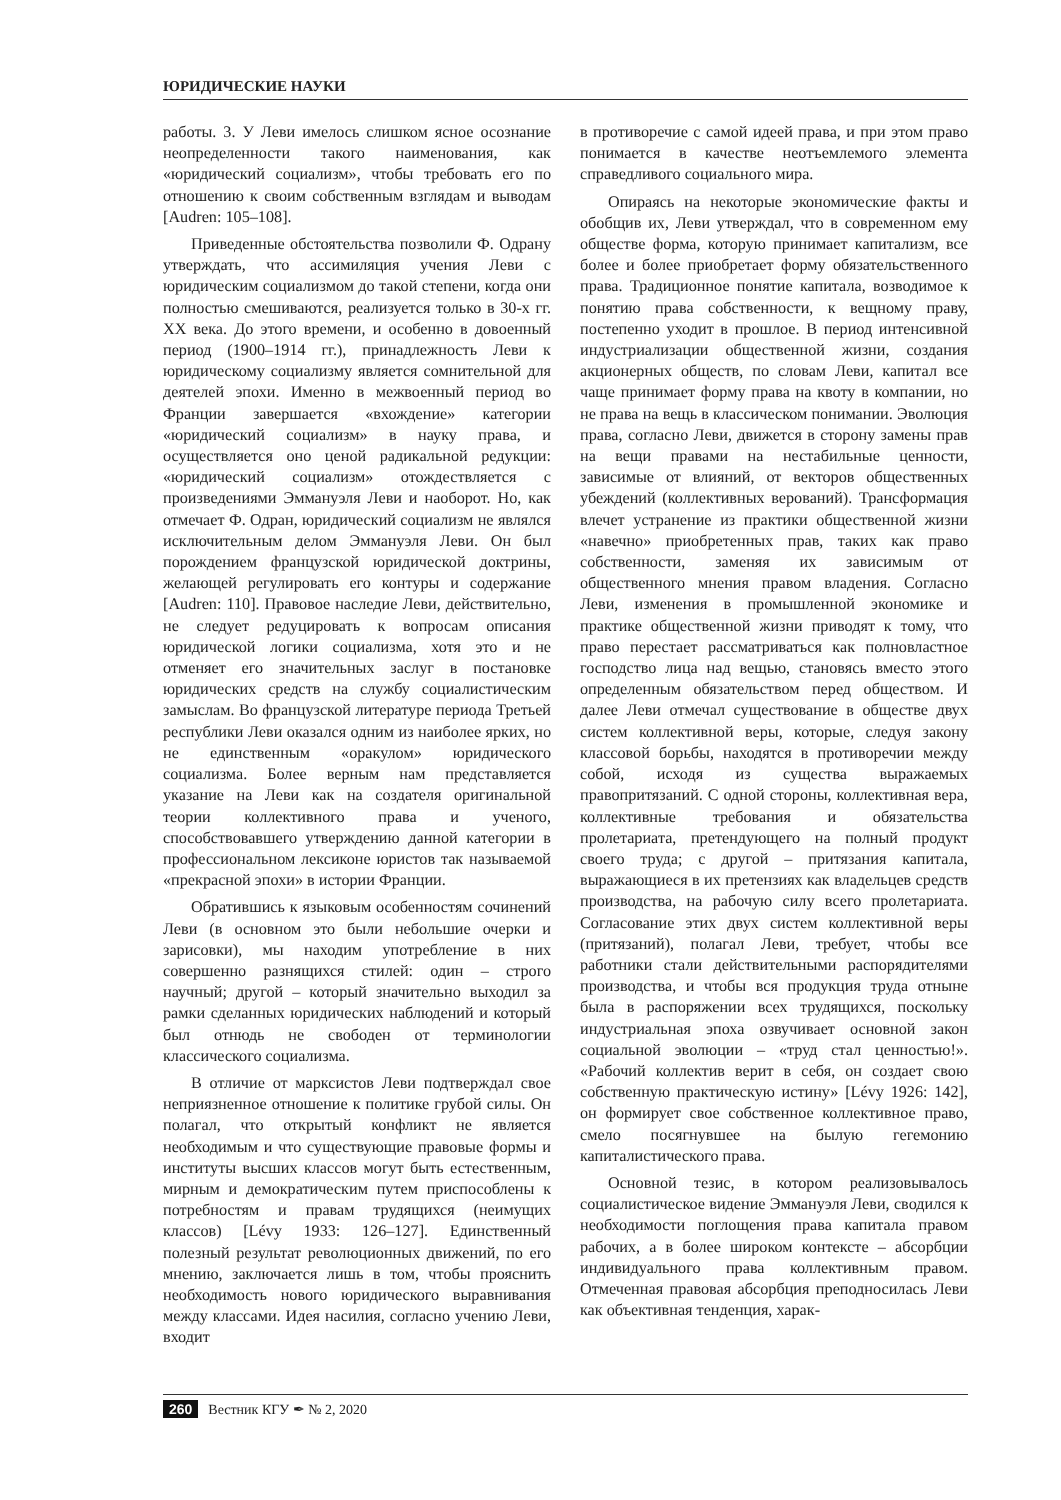ЮРИДИЧЕСКИЕ НАУКИ
работы. 3. У Леви имелось слишком ясное осознание неопределенности такого наименования, как «юридический социализм», чтобы требовать его по отношению к своим собственным взглядам и выводам [Audren: 105–108].
Приведенные обстоятельства позволили Ф. Одрану утверждать, что ассимиляция учения Леви с юридическим социализмом до такой степени, когда они полностью смешиваются, реализуется только в 30-х гг. XX века. До этого времени, и особенно в довоенный период (1900–1914 гг.), принадлежность Леви к юридическому социализму является сомнительной для деятелей эпохи. Именно в межвоенный период во Франции завершается «вхождение» категории «юридический социализм» в науку права, и осуществляется оно ценой радикальной редукции: «юридический социализм» отождествляется с произведениями Эммануэля Леви и наоборот. Но, как отмечает Ф. Одран, юридический социализм не являлся исключительным делом Эммануэля Леви. Он был порождением французской юридической доктрины, желающей регулировать его контуры и содержание [Audren: 110]. Правовое наследие Леви, действительно, не следует редуцировать к вопросам описания юридической логики социализма, хотя это и не отменяет его значительных заслуг в постановке юридических средств на службу социалистическим замыслам. Во французской литературе периода Третьей республики Леви оказался одним из наиболее ярких, но не единственным «оракулом» юридического социализма. Более верным нам представляется указание на Леви как на создателя оригинальной теории коллективного права и ученого, способствовавшего утверждению данной категории в профессиональном лексиконе юристов так называемой «прекрасной эпохи» в истории Франции.
Обратившись к языковым особенностям сочинений Леви (в основном это были небольшие очерки и зарисовки), мы находим употребление в них совершенно разнящихся стилей: один – строго научный; другой – который значительно выходил за рамки сделанных юридических наблюдений и который был отнюдь не свободен от терминологии классического социализма.
В отличие от марксистов Леви подтверждал свое неприязненное отношение к политике грубой силы. Он полагал, что открытый конфликт не является необходимым и что существующие правовые формы и институты высших классов могут быть естественным, мирным и демократическим путем приспособлены к потребностям и правам трудящихся (неимущих классов) [Lévy 1933: 126–127]. Единственный полезный результат революционных движений, по его мнению, заключается лишь в том, чтобы прояснить необходимость нового юридического выравнивания между классами. Идея насилия, согласно учению Леви, входит
в противоречие с самой идеей права, и при этом право понимается в качестве неотъемлемого элемента справедливого социального мира.
Опираясь на некоторые экономические факты и обобщив их, Леви утверждал, что в современном ему обществе форма, которую принимает капитализм, все более и более приобретает форму обязательственного права. Традиционное понятие капитала, возводимое к понятию права собственности, к вещному праву, постепенно уходит в прошлое. В период интенсивной индустриализации общественной жизни, создания акционерных обществ, по словам Леви, капитал все чаще принимает форму права на квоту в компании, но не права на вещь в классическом понимании. Эволюция права, согласно Леви, движется в сторону замены прав на вещи правами на нестабильные ценности, зависимые от влияний, от векторов общественных убеждений (коллективных верований). Трансформация влечет устранение из практики общественной жизни «навечно» приобретенных прав, таких как право собственности, заменяя их зависимым от общественного мнения правом владения. Согласно Леви, изменения в промышленной экономике и практике общественной жизни приводят к тому, что право перестает рассматриваться как полновластное господство лица над вещью, становясь вместо этого определенным обязательством перед обществом. И далее Леви отмечал существование в обществе двух систем коллективной веры, которые, следуя закону классовой борьбы, находятся в противоречии между собой, исходя из существа выражаемых правопритязаний. С одной стороны, коллективная вера, коллективные требования и обязательства пролетариата, претендующего на полный продукт своего труда; с другой – притязания капитала, выражающиеся в их претензиях как владельцев средств производства, на рабочую силу всего пролетариата. Согласование этих двух систем коллективной веры (притязаний), полагал Леви, требует, чтобы все работники стали действительными распорядителями производства, и чтобы вся продукция труда отныне была в распоряжении всех трудящихся, поскольку индустриальная эпоха озвучивает основной закон социальной эволюции – «труд стал ценностью!». «Рабочий коллектив верит в себя, он создает свою собственную практическую истину» [Lévy 1926: 142], он формирует свое собственное коллективное право, смело посягнувшее на былую гегемонию капиталистического права.
Основной тезис, в котором реализовывалось социалистическое видение Эммануэля Леви, сводился к необходимости поглощения права капитала правом рабочих, а в более широком контексте – абсорбции индивидуального права коллективным правом. Отмеченная правовая абсорбция преподносилась Леви как объективная тенденция, харак-
260 Вестник КГУ ✒ № 2, 2020